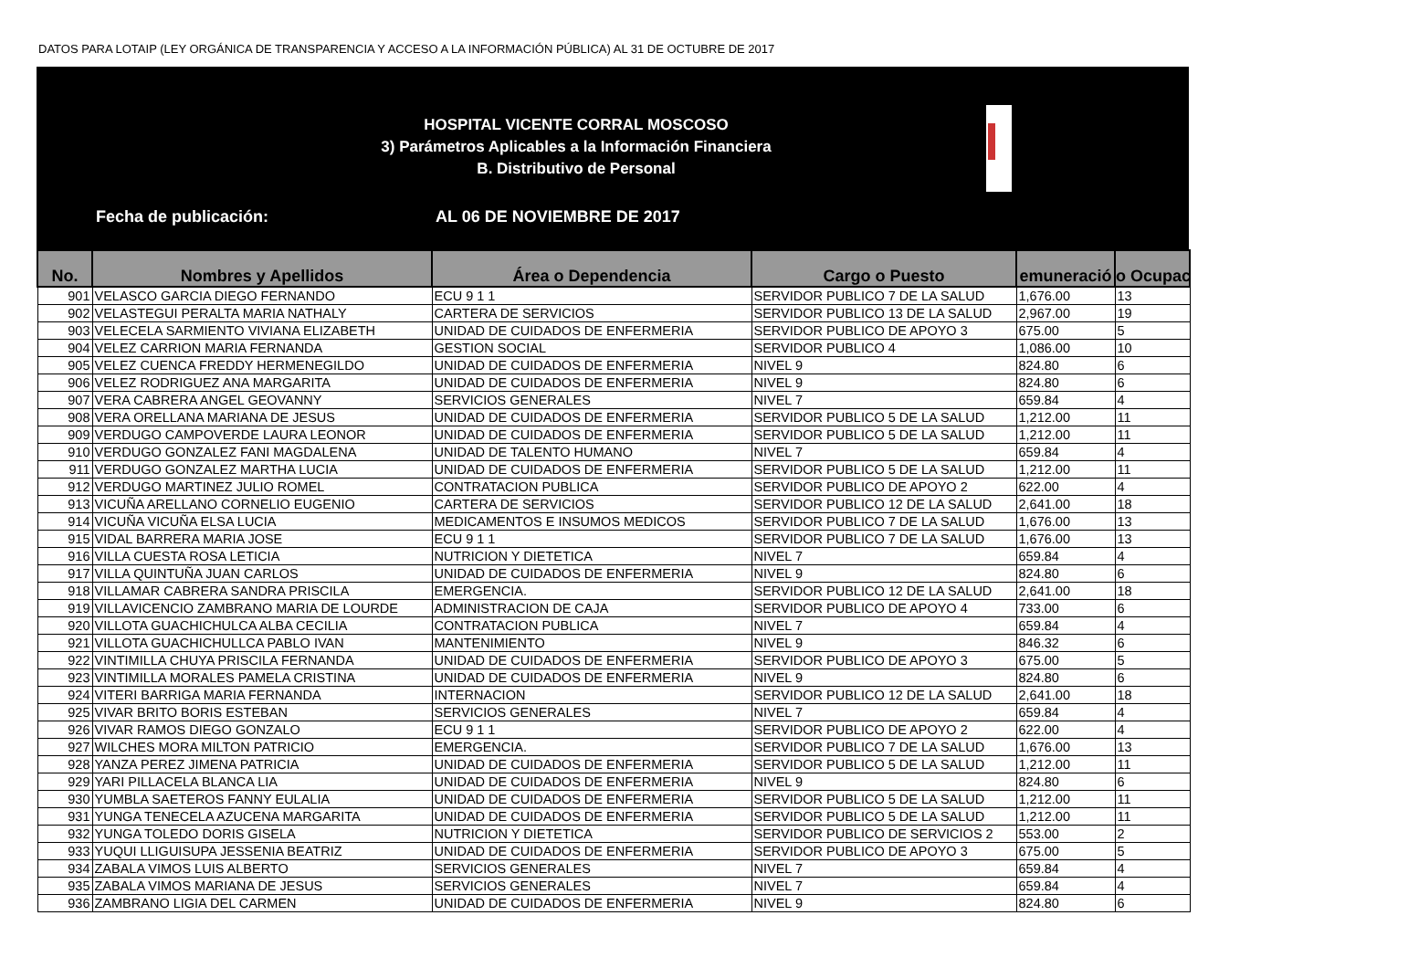DATOS PARA LOTAIP (LEY ORGÁNICA DE TRANSPARENCIA Y ACCESO A LA INFORMACIÓN PÚBLICA) AL 31 DE OCTUBRE DE 2017
HOSPITAL VICENTE CORRAL MOSCOSO
3) Parámetros Aplicables a la Información Financiera
B. Distributivo de Personal
Fecha de publicación: AL 06 DE NOVIEMBRE DE 2017
| No. | Nombres y Apellidos | Área o Dependencia | Cargo o Puesto | emuneració | o Ocupac |
| --- | --- | --- | --- | --- | --- |
| 901 | VELASCO GARCIA DIEGO FERNANDO | ECU 9 1 1 | SERVIDOR PUBLICO 7 DE LA SALUD | 1,676.00 | 13 |
| 902 | VELASTEGUI PERALTA MARIA NATHALY | CARTERA DE SERVICIOS | SERVIDOR PUBLICO 13 DE LA SALUD | 2,967.00 | 19 |
| 903 | VELECELA SARMIENTO VIVIANA ELIZABETH | UNIDAD DE CUIDADOS DE ENFERMERIA | SERVIDOR PUBLICO DE APOYO 3 | 675.00 | 5 |
| 904 | VELEZ CARRION MARIA FERNANDA | GESTION SOCIAL | SERVIDOR PUBLICO 4 | 1,086.00 | 10 |
| 905 | VELEZ CUENCA FREDDY HERMENEGILDO | UNIDAD DE CUIDADOS DE ENFERMERIA | NIVEL 9 | 824.80 | 6 |
| 906 | VELEZ RODRIGUEZ ANA MARGARITA | UNIDAD DE CUIDADOS DE ENFERMERIA | NIVEL 9 | 824.80 | 6 |
| 907 | VERA CABRERA ANGEL GEOVANNY | SERVICIOS GENERALES | NIVEL 7 | 659.84 | 4 |
| 908 | VERA ORELLANA MARIANA DE JESUS | UNIDAD DE CUIDADOS DE ENFERMERIA | SERVIDOR PUBLICO 5 DE LA SALUD | 1,212.00 | 11 |
| 909 | VERDUGO CAMPOVERDE LAURA LEONOR | UNIDAD DE CUIDADOS DE ENFERMERIA | SERVIDOR PUBLICO 5 DE LA SALUD | 1,212.00 | 11 |
| 910 | VERDUGO GONZALEZ FANI MAGDALENA | UNIDAD DE TALENTO HUMANO | NIVEL 7 | 659.84 | 4 |
| 911 | VERDUGO GONZALEZ MARTHA LUCIA | UNIDAD DE CUIDADOS DE ENFERMERIA | SERVIDOR PUBLICO 5 DE LA SALUD | 1,212.00 | 11 |
| 912 | VERDUGO MARTINEZ JULIO ROMEL | CONTRATACION PUBLICA | SERVIDOR PUBLICO DE APOYO 2 | 622.00 | 4 |
| 913 | VICUÑA ARELLANO CORNELIO EUGENIO | CARTERA DE SERVICIOS | SERVIDOR PUBLICO 12 DE LA SALUD | 2,641.00 | 18 |
| 914 | VICUÑA VICUÑA ELSA LUCIA | MEDICAMENTOS E INSUMOS MEDICOS | SERVIDOR PUBLICO 7 DE LA SALUD | 1,676.00 | 13 |
| 915 | VIDAL BARRERA MARIA JOSE | ECU 9 1 1 | SERVIDOR PUBLICO 7 DE LA SALUD | 1,676.00 | 13 |
| 916 | VILLA CUESTA ROSA LETICIA | NUTRICION Y DIETETICA | NIVEL 7 | 659.84 | 4 |
| 917 | VILLA QUINTUÑA JUAN CARLOS | UNIDAD DE CUIDADOS DE ENFERMERIA | NIVEL 9 | 824.80 | 6 |
| 918 | VILLAMAR CABRERA SANDRA PRISCILA | EMERGENCIA. | SERVIDOR PUBLICO 12 DE LA SALUD | 2,641.00 | 18 |
| 919 | VILLAVICENCIO ZAMBRANO MARIA DE LOURDE | ADMINISTRACION DE CAJA | SERVIDOR PUBLICO DE APOYO 4 | 733.00 | 6 |
| 920 | VILLOTA GUACHICHULCA ALBA CECILIA | CONTRATACION PUBLICA | NIVEL 7 | 659.84 | 4 |
| 921 | VILLOTA GUACHICHULLCA PABLO IVAN | MANTENIMIENTO | NIVEL 9 | 846.32 | 6 |
| 922 | VINTIMILLA CHUYA PRISCILA FERNANDA | UNIDAD DE CUIDADOS DE ENFERMERIA | SERVIDOR PUBLICO DE APOYO 3 | 675.00 | 5 |
| 923 | VINTIMILLA MORALES PAMELA CRISTINA | UNIDAD DE CUIDADOS DE ENFERMERIA | NIVEL 9 | 824.80 | 6 |
| 924 | VITERI BARRIGA MARIA FERNANDA | INTERNACION | SERVIDOR PUBLICO 12 DE LA SALUD | 2,641.00 | 18 |
| 925 | VIVAR BRITO BORIS ESTEBAN | SERVICIOS GENERALES | NIVEL 7 | 659.84 | 4 |
| 926 | VIVAR RAMOS DIEGO GONZALO | ECU 9 1 1 | SERVIDOR PUBLICO DE APOYO 2 | 622.00 | 4 |
| 927 | WILCHES MORA MILTON PATRICIO | EMERGENCIA. | SERVIDOR PUBLICO 7 DE LA SALUD | 1,676.00 | 13 |
| 928 | YANZA PEREZ JIMENA PATRICIA | UNIDAD DE CUIDADOS DE ENFERMERIA | SERVIDOR PUBLICO 5 DE LA SALUD | 1,212.00 | 11 |
| 929 | YARI PILLACELA BLANCA LIA | UNIDAD DE CUIDADOS DE ENFERMERIA | NIVEL 9 | 824.80 | 6 |
| 930 | YUMBLA SAETEROS FANNY EULALIA | UNIDAD DE CUIDADOS DE ENFERMERIA | SERVIDOR PUBLICO 5 DE LA SALUD | 1,212.00 | 11 |
| 931 | YUNGA TENECELA AZUCENA MARGARITA | UNIDAD DE CUIDADOS DE ENFERMERIA | SERVIDOR PUBLICO 5 DE LA SALUD | 1,212.00 | 11 |
| 932 | YUNGA TOLEDO DORIS GISELA | NUTRICION Y DIETETICA | SERVIDOR PUBLICO DE SERVICIOS 2 | 553.00 | 2 |
| 933 | YUQUI LLIGUISUPA JESSENIA BEATRIZ | UNIDAD DE CUIDADOS DE ENFERMERIA | SERVIDOR PUBLICO DE APOYO 3 | 675.00 | 5 |
| 934 | ZABALA VIMOS LUIS ALBERTO | SERVICIOS GENERALES | NIVEL 7 | 659.84 | 4 |
| 935 | ZABALA VIMOS MARIANA DE JESUS | SERVICIOS GENERALES | NIVEL 7 | 659.84 | 4 |
| 936 | ZAMBRANO LIGIA DEL CARMEN | UNIDAD DE CUIDADOS DE ENFERMERIA | NIVEL 9 | 824.80 | 6 |